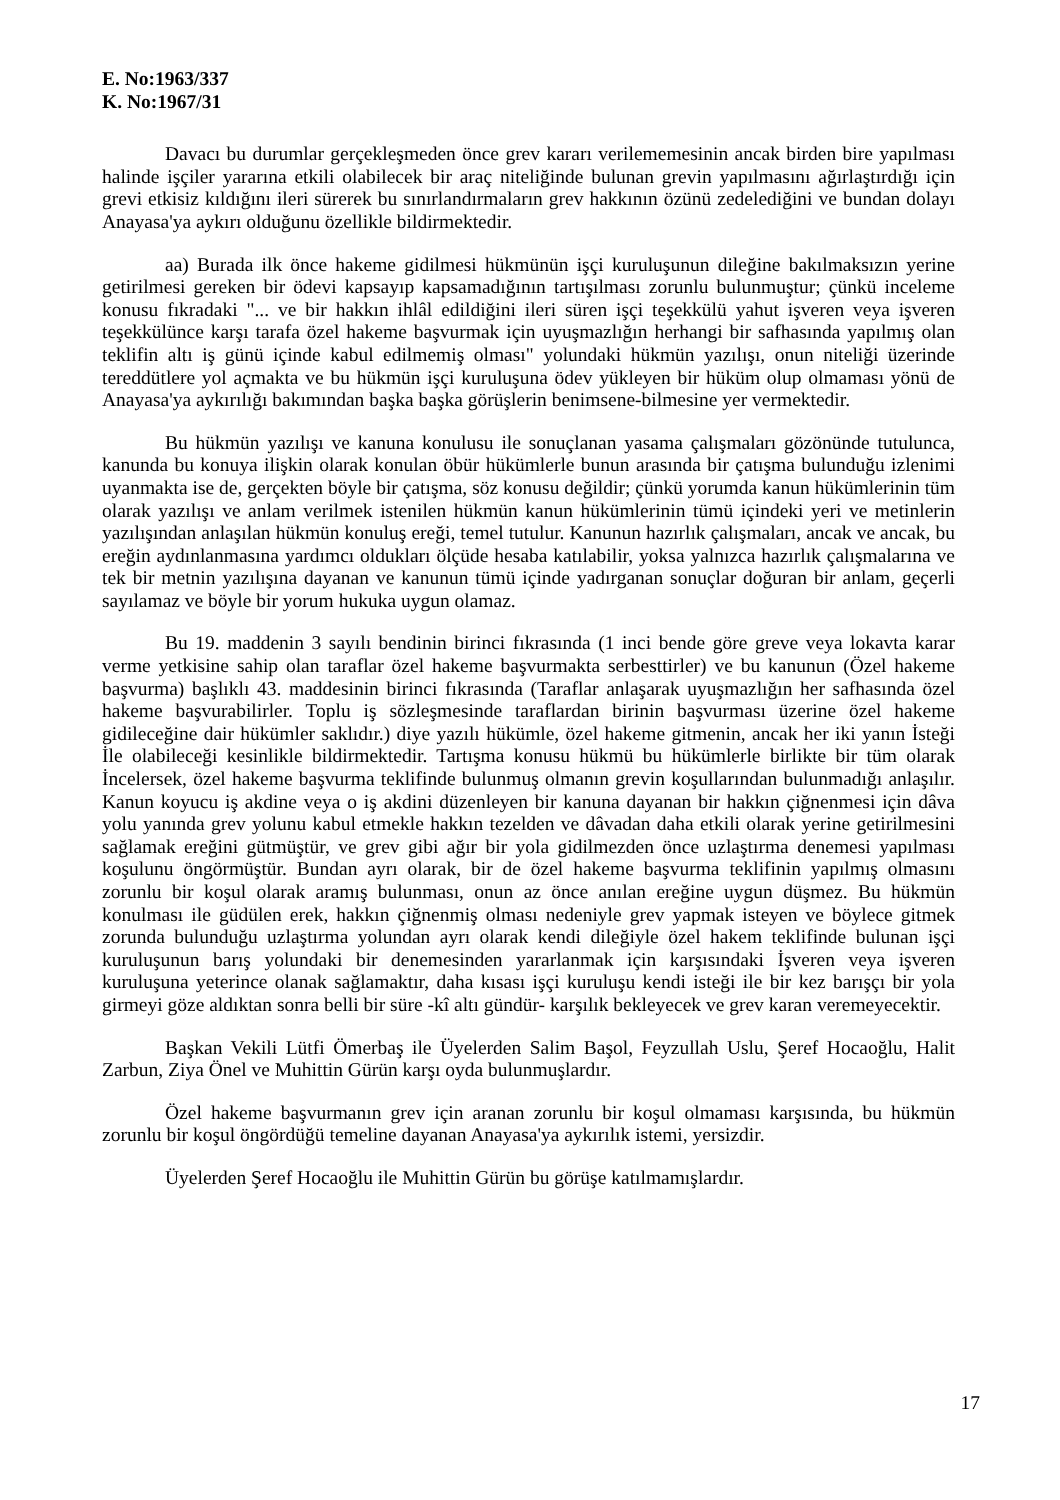E. No:1963/337
K. No:1967/31
Davacı bu durumlar gerçekleşmeden önce grev kararı verilememesinin ancak birden bire yapılması halinde işçiler yararına etkili olabilecek bir araç niteliğinde bulunan grevin yapılmasını ağırlaştırdığı için grevi etkisiz kıldığını ileri sürerek bu sınırlandırmaların grev hakkının özünü zedelediğini ve bundan dolayı Anayasa'ya aykırı olduğunu özellikle bildirmektedir.
aa) Burada ilk önce hakeme gidilmesi hükmünün işçi kuruluşunun dileğine bakılmaksızın yerine getirilmesi gereken bir ödevi kapsayıp kapsamadığının tartışılması zorunlu bulunmuştur; çünkü inceleme konusu fıkradaki "... ve bir hakkın ihlâl edildiğini ileri süren işçi teşekkülü yahut işveren veya işveren teşekkülünce karşı tarafa özel hakeme başvurmak için uyuşmazlığın herhangi bir safhasında yapılmış olan teklifin altı iş günü içinde kabul edilmemiş olması" yolundaki hükmün yazılışı, onun niteliği üzerinde tereddütlere yol açmakta ve bu hükmün işçi kuruluşuna ödev yükleyen bir hüküm olup olmaması yönü de Anayasa'ya aykırılığı bakımından başka başka görüşlerin benimsene-bilmesine yer vermektedir.
Bu hükmün yazılışı ve kanuna konulusu ile sonuçlanan yasama çalışmaları gözönünde tutulunca, kanunda bu konuya ilişkin olarak konulan öbür hükümlerle bunun arasında bir çatışma bulunduğu izlenimi uyanmakta ise de, gerçekten böyle bir çatışma, söz konusu değildir; çünkü yorumda kanun hükümlerinin tüm olarak yazılışı ve anlam verilmek istenilen hükmün kanun hükümlerinin tümü içindeki yeri ve metinlerin yazılışından anlaşılan hükmün konuluş ereği, temel tutulur. Kanunun hazırlık çalışmaları, ancak ve ancak, bu ereğin aydınlanmasına yardımcı oldukları ölçüde hesaba katılabilir, yoksa yalnızca hazırlık çalışmalarına ve tek bir metnin yazılışına dayanan ve kanunun tümü içinde yadırganan sonuçlar doğuran bir anlam, geçerli sayılamaz ve böyle bir yorum hukuka uygun olamaz.
Bu 19. maddenin 3 sayılı bendinin birinci fıkrasında (1 inci bende göre greve veya lokavta karar verme yetkisine sahip olan taraflar özel hakeme başvurmakta serbesttirler) ve bu kanunun (Özel hakeme başvurma) başlıklı 43. maddesinin birinci fıkrasında (Taraflar anlaşarak uyuşmazlığın her safhasında özel hakeme başvurabilirler. Toplu iş sözleşmesinde taraflardan birinin başvurması üzerine özel hakeme gidileceğine dair hükümler saklıdır.) diye yazılı hükümle, özel hakeme gitmenin, ancak her iki yanın İsteği İle olabileceği kesinlikle bildirmektedir. Tartışma konusu hükmü bu hükümlerle birlikte bir tüm olarak İncelersek, özel hakeme başvurma teklifinde bulunmuş olmanın grevin koşullarından bulunmadığı anlaşılır. Kanun koyucu iş akdine veya o iş akdini düzenleyen bir kanuna dayanan bir hakkın çiğnenmesi için dâva yolu yanında grev yolunu kabul etmekle hakkın tezelden ve dâvadan daha etkili olarak yerine getirilmesini sağlamak ereğini gütmüştür, ve grev gibi ağır bir yola gidilmezden önce uzlaştırma denemesi yapılması koşulunu öngörmüştür. Bundan ayrı olarak, bir de özel hakeme başvurma teklifinin yapılmış olmasını zorunlu bir koşul olarak aramış bulunması, onun az önce anılan ereğine uygun düşmez. Bu hükmün konulması ile güdülen erek, hakkın çiğnenmiş olması nedeniyle grev yapmak isteyen ve böylece gitmek zorunda bulunduğu uzlaştırma yolundan ayrı olarak kendi dileğiyle özel hakem teklifinde bulunan işçi kuruluşunun barış yolundaki bir denemesinden yararlanmak için karşısındaki İşveren veya işveren kuruluşuna yeterince olanak sağlamaktır, daha kısası işçi kuruluşu kendi isteği ile bir kez barışçı bir yola girmeyi göze aldıktan sonra belli bir süre -kî altı gündür- karşılık bekleyecek ve grev karan veremeyecektir.
Başkan Vekili Lütfi Ömerbaş ile Üyelerden Salim Başol, Feyzullah Uslu, Şeref Hocaoğlu, Halit Zarbun, Ziya Önel ve Muhittin Gürün karşı oyda bulunmuşlardır.
Özel hakeme başvurmanın grev için aranan zorunlu bir koşul olmaması karşısında, bu hükmün zorunlu bir koşul öngördüğü temeline dayanan Anayasa'ya aykırılık istemi, yersizdir.
Üyelerden Şeref Hocaoğlu ile Muhittin Gürün bu görüşe katılmamışlardır.
17